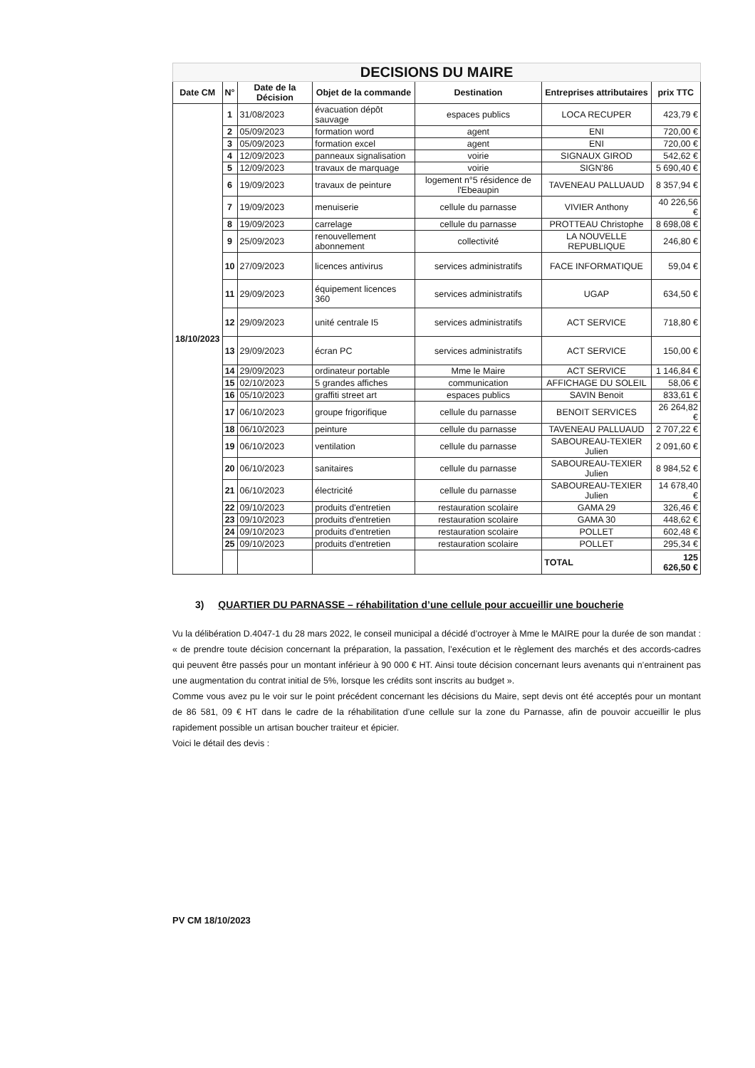| DECISIONS DU MAIRE | | | | | | |
| Date CM | N° | Date de la Décision | Objet de la commande | Destination | Entreprises attributaires | prix TTC |
| 18/10/2023 | 1 | 31/08/2023 | évacuation dépôt sauvage | espaces publics | LOCA RECUPER | 423,79 € |
| | 2 | 05/09/2023 | formation word | agent | ENI | 720,00 € |
| | 3 | 05/09/2023 | formation excel | agent | ENI | 720,00 € |
| | 4 | 12/09/2023 | panneaux signalisation | voirie | SIGNAUX GIROD | 542,62 € |
| | 5 | 12/09/2023 | travaux de marquage | voirie | SIGN'86 | 5 690,40 € |
| | 6 | 19/09/2023 | travaux de peinture | logement n°5 résidence de l'Ebeaupin | TAVENEAU PALLUAUD | 8 357,94 € |
| | 7 | 19/09/2023 | menuiserie | cellule du parnasse | VIVIER Anthony | 40 226,56 € |
| | 8 | 19/09/2023 | carrelage | cellule du parnasse | PROTTEAU Christophe | 8 698,08 € |
| | 9 | 25/09/2023 | renouvellement abonnement | collectivité | LA NOUVELLE REPUBLIQUE | 246,80 € |
| | 10 | 27/09/2023 | licences antivirus | services administratifs | FACE INFORMATIQUE | 59,04 € |
| | 11 | 29/09/2023 | équipement licences 360 | services administratifs | UGAP | 634,50 € |
| | 12 | 29/09/2023 | unité centrale I5 | services administratifs | ACT SERVICE | 718,80 € |
| | 13 | 29/09/2023 | écran PC | services administratifs | ACT SERVICE | 150,00 € |
| | 14 | 29/09/2023 | ordinateur portable | Mme le Maire | ACT SERVICE | 1 146,84 € |
| | 15 | 02/10/2023 | 5 grandes affiches | communication | AFFICHAGE DU SOLEIL | 58,06 € |
| | 16 | 05/10/2023 | graffiti street art | espaces publics | SAVIN Benoit | 833,61 € |
| | 17 | 06/10/2023 | groupe frigorifique | cellule du parnasse | BENOIT SERVICES | 26 264,82 € |
| | 18 | 06/10/2023 | peinture | cellule du parnasse | TAVENEAU PALLUAUD | 2 707,22 € |
| | 19 | 06/10/2023 | ventilation | cellule du parnasse | SABOUREAU-TEXIER Julien | 2 091,60 € |
| | 20 | 06/10/2023 | sanitaires | cellule du parnasse | SABOUREAU-TEXIER Julien | 8 984,52 € |
| | 21 | 06/10/2023 | électricité | cellule du parnasse | SABOUREAU-TEXIER Julien | 14 678,40 € |
| | 22 | 09/10/2023 | produits d'entretien | restauration scolaire | GAMA 29 | 326,46 € |
| | 23 | 09/10/2023 | produits d'entretien | restauration scolaire | GAMA 30 | 448,62 € |
| | 24 | 09/10/2023 | produits d'entretien | restauration scolaire | POLLET | 602,48 € |
| | 25 | 09/10/2023 | produits d'entretien | restauration scolaire | POLLET | 295,34 € |
| | | | | | TOTAL | 125 626,50 € |
3) QUARTIER DU PARNASSE – réhabilitation d’une cellule pour accueillir une boucherie
Vu la délibération D.4047-1 du 28 mars 2022, le conseil municipal a décidé d’octroyer à Mme le MAIRE pour la durée de son mandat : « de prendre toute décision concernant la préparation, la passation, l’exécution et le règlement des marchés et des accords-cadres qui peuvent être passés pour un montant inférieur à 90 000 € HT. Ainsi toute décision concernant leurs avenants qui n’entrainent pas une augmentation du contrat initial de 5%, lorsque les crédits sont inscrits au budget ».
Comme vous avez pu le voir sur le point précédent concernant les décisions du Maire, sept devis ont été acceptés pour un montant de 86 581, 09 € HT dans le cadre de la réhabilitation d’une cellule sur la zone du Parnasse, afin de pouvoir accueillir le plus rapidement possible un artisan boucher traiteur et épicier.
Voici le détail des devis :
PV CM 18/10/2023